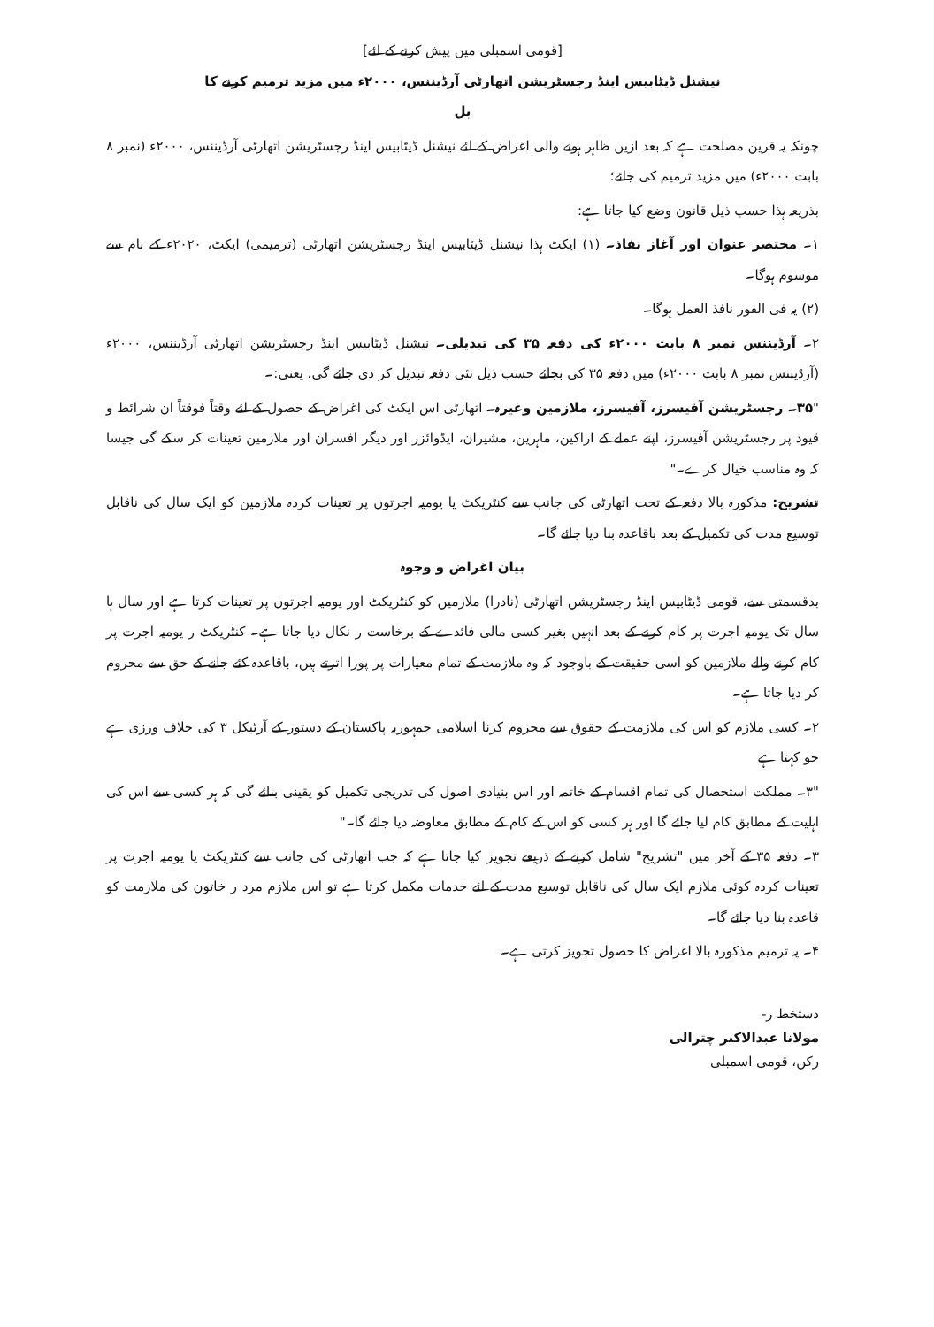[قومی اسمبلی میں پیش کرنے کے لئے]
نیشنل ڈیٹابیس اینڈ رجسٹریشن اتھارٹی آرڈیننس، ۲۰۰۰ء میں مزید ترمیم کرنے کا
بل
چونکہ یہ قرین مصلحت ہے کہ بعد ازیں ظاہر ہونے والی اغراض کے لئے نیشنل ڈیٹابیس اینڈ رجسٹریشن اتھارٹی آرڈیننس، ۲۰۰۰ء (نمبر ۸ بابت ۲۰۰۰ء) میں مزید ترمیم کی جائے؛
بذریعہ ہذا حسب ذیل قانون وضع کیا جاتا ہے:
۱۔ مختصر عنوان اور آغاز نفاذ۔ (۱) ایکٹ ہذا نیشنل ڈیٹابیس اینڈ رجسٹریشن اتھارٹی (ترمیمی) ایکٹ، ۲۰۲۰ء کے نام سے موسوم ہوگا۔
(۲) یہ فی الفور نافذ العمل ہوگا۔
۲۔ آرڈیننس نمبر ۸ بابت ۲۰۰۰ء کی دفعہ ۳۵ کی تبدیلی۔ نیشنل ڈیٹابیس اینڈ رجسٹریشن اتھارٹی آرڈیننس، ۲۰۰۰ء (آرڈیننس نمبر ۸ بابت ۲۰۰۰ء) میں دفعہ ۳۵ کی بجائے حسب ذیل نئی دفعہ تبدیل کر دی جائے گی، یعنی:۔
"۳۵۔ رجسٹریشن آفیسرز، آفیسرز، ملازمین وغیرہ۔ اتھارٹی اس ایکٹ کی اغراض کے حصول کے لئے وقتاً فوقتاً ان شرائط و قیود پر رجسٹریشن آفیسرز، اپنے عملے کے اراکین، ماہرین، مشیران، ایڈوائزر اور دیگر افسران اور ملازمین تعینات کر سکے گی جیسا کہ وہ مناسب خیال کرے۔"
تشریح: مذکورہ بالا دفعہ کے تحت اتھارٹی کی جانب سے کنٹریکٹ یا یومیہ اجرتوں پر تعینات کردہ ملازمین کو ایک سال کی ناقابل توسیع مدت کی تکمیل کے بعد باقاعدہ بنا دیا جائے گا۔
بیان اغراض و وجوہ
بدقسمتی سے، قومی ڈیٹابیس اینڈ رجسٹریشن اتھارٹی (نادرا) ملازمین کو کنٹریکٹ اور یومیہ اجرتوں پر تعینات کرتا ہے اور سال ہا سال تک یومیہ اجرت پر کام کرنے کے بعد انہیں بغیر کسی مالی فائدے کے برخاست ر نکال دیا جاتا ہے۔ کنٹریکٹ ر یومیہ اجرت پر کام کرنے والے ملازمین کو اسی حقیقت کے باوجود کہ وہ ملازمت کے تمام معیارات پر پورا اترتے ہیں، باقاعدہ کئے جانے کے حق سے محروم کر دیا جاتا ہے۔
۲۔ کسی ملازم کو اس کی ملازمت کے حقوق سے محروم کرنا اسلامی جمہوریہ پاکستان کے دستور کے آرٹیکل ۳ کی خلاف ورزی ہے جو کہتا ہے
"۳۔ مملکت استحصال کی تمام اقسام کے خاتمہ اور اس بنیادی اصول کی تدریجی تکمیل کو یقینی بنائے گی کہ ہر کسی سے اس کی اہلیت کے مطابق کام لیا جائے گا اور ہر کسی کو اس کے کام کے مطابق معاوضہ دیا جائے گا۔"
۳۔ دفعہ ۳۵ کے آخر میں "تشریح" شامل کرنے کے ذریعے تجویز کیا جاتا ہے کہ جب اتھارٹی کی جانب سے کنٹریکٹ یا یومیہ اجرت پر تعینات کردہ کوئی ملازم ایک سال کی ناقابل توسیع مدت کے لئے خدمات مکمل کرتا ہے تو اس ملازم مرد ر خاتون کی ملازمت کو قاعدہ بنا دیا جائے گا۔
۴۔ یہ ترمیم مذکورہ بالا اغراض کا حصول تجویز کرتی ہے۔
دستخط ر-
مولانا عبدالاکبر چترالی
رکن، قومی اسمبلی